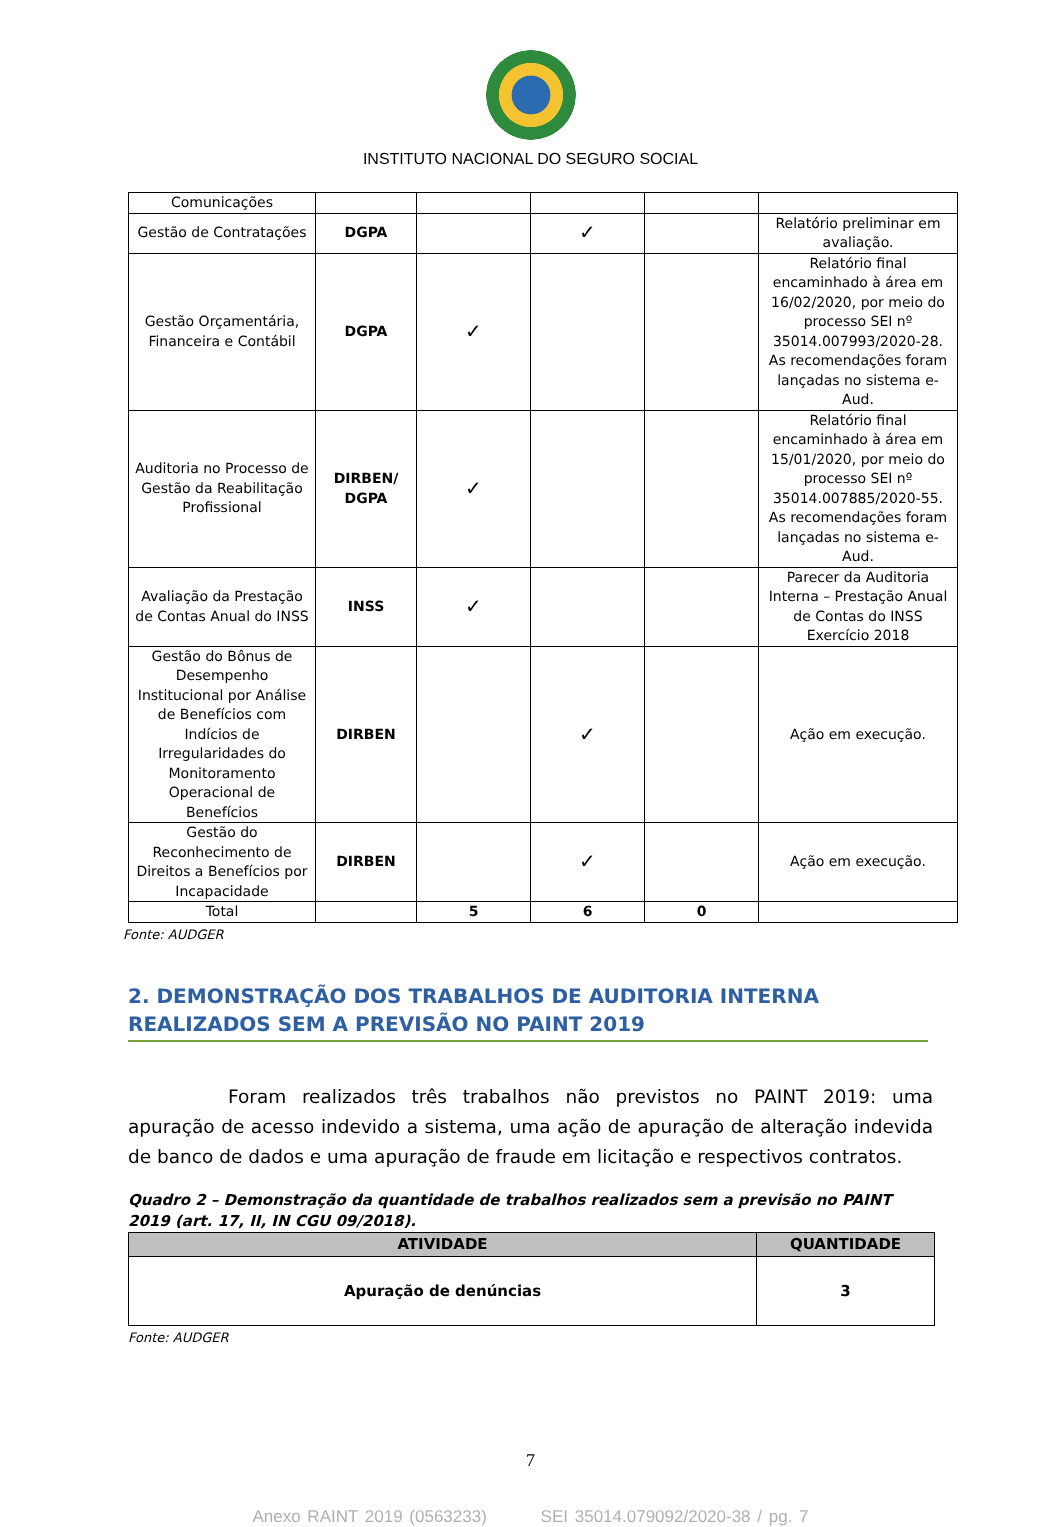INSTITUTO NACIONAL DO SEGURO SOCIAL
| Comunicações | | | | | |
| Gestão de Contratações | DGPA | | ✓ | | Relatório preliminar em avaliação. |
| Gestão Orçamentária, Financeira e Contábil | DGPA | ✓ | | | Relatório final encaminhado à área em 16/02/2020, por meio do processo SEI nº 35014.007993/2020-28. As recomendações foram lançadas no sistema e-Aud. |
| Auditoria no Processo de Gestão da Reabilitação Profissional | DIRBEN/ DGPA | ✓ | | | Relatório final encaminhado à área em 15/01/2020, por meio do processo SEI nº 35014.007885/2020-55. As recomendações foram lançadas no sistema e-Aud. |
| Avaliação da Prestação de Contas Anual do INSS | INSS | ✓ | | | Parecer da Auditoria Interna – Prestação Anual de Contas do INSS Exercício 2018 |
| Gestão do Bônus de Desempenho Institucional por Análise de Benefícios com Indícios de Irregularidades do Monitoramento Operacional de Benefícios | DIRBEN | | ✓ | | Ação em execução. |
| Gestão do Reconhecimento de Direitos a Benefícios por Incapacidade | DIRBEN | | ✓ | | Ação em execução. |
| Total | | 5 | 6 | 0 | |
Fonte: AUDGER
2. DEMONSTRAÇÃO DOS TRABALHOS DE AUDITORIA INTERNA REALIZADOS SEM A PREVISÃO NO PAINT 2019
Foram realizados três trabalhos não previstos no PAINT 2019: uma apuração de acesso indevido a sistema, uma ação de apuração de alteração indevida de banco de dados e uma apuração de fraude em licitação e respectivos contratos.
Quadro 2 – Demonstração da quantidade de trabalhos realizados sem a previsão no PAINT 2019 (art. 17, II, IN CGU 09/2018).
| ATIVIDADE | QUANTIDADE |
| --- | --- |
| Apuração de denúncias | 3 |
Fonte: AUDGER
7
Anexo RAINT 2019 (0563233) SEI 35014.079092/2020-38 / pg. 7